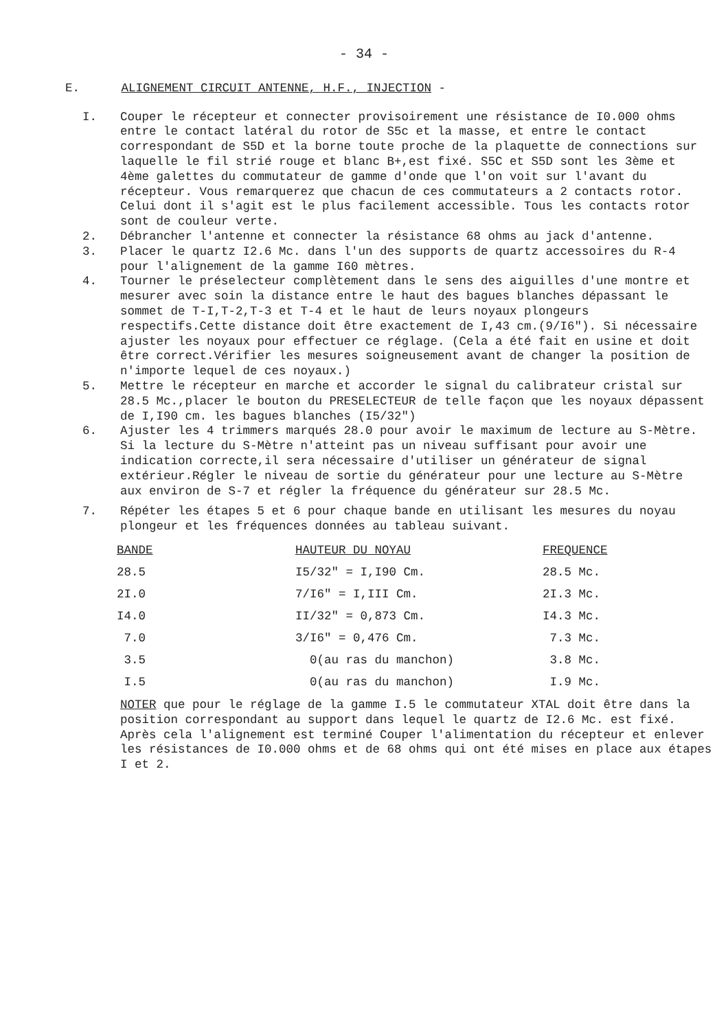- 34 -
E. ALIGNEMENT CIRCUIT ANTENNE, H.F., INJECTION -
I. Couper le récepteur et connecter provisoirement une résistance de I0.000 ohms entre le contact latéral du rotor de S5c et la masse, et entre le contact correspondant de S5D et la borne toute proche de la plaquette de connections sur laquelle le fil strié rouge et blanc B+,est fixé. S5C et S5D sont les 3ème et 4ème galettes du commutateur de gamme d'onde que l'on voit sur l'avant du récepteur. Vous remarquerez que chacun de ces commutateurs a 2 contacts rotor. Celui dont il s'agit est le plus facilement accessible. Tous les contacts rotor sont de couleur verte.
2. Débrancher l'antenne et connecter la résistance 68 ohms au jack d'antenne.
3. Placer le quartz I2.6 Mc. dans l'un des supports de quartz accessoires du R-4 pour l'alignement de la gamme I60 mètres.
4. Tourner le préselecteur complètement dans le sens des aiguilles d'une montre et mesurer avec soin la distance entre le haut des bagues blanches dépassant le sommet de T-I,T-2,T-3 et T-4 et le haut de leurs noyaux plongeurs respectifs.Cette distance doit être exactement de I,43 cm.(9/I6"). Si nécessaire ajuster les noyaux pour effectuer ce réglage. (Cela a été fait en usine et doit être correct.Vérifier les mesures soigneusement avant de changer la position de n'importe lequel de ces noyaux.)
5. Mettre le récepteur en marche et accorder le signal du calibrateur cristal sur 28.5 Mc.,placer le bouton du PRESELECTEUR de telle façon que les noyaux dépassent de I,I90 cm. les bagues blanches (I5/32")
6. Ajuster les 4 trimmers marqués 28.0 pour avoir le maximum de lecture au S-Mètre. Si la lecture du S-Mètre n'atteint pas un niveau suffisant pour avoir une indication correcte,il sera nécessaire d'utiliser un générateur de signal extérieur.Régler le niveau de sortie du générateur pour une lecture au S-Mètre aux environ de S-7 et régler la fréquence du générateur sur 28.5 Mc.
7. Répéter les étapes 5 et 6 pour chaque bande en utilisant les mesures du noyau plongeur et les fréquences données au tableau suivant.
| BANDE | HAUTEUR DU NOYAU | FREQUENCE |
| --- | --- | --- |
| 28.5 | I5/32" = I,I90 Cm. | 28.5 Mc. |
| 2I.0 | 7/I6" = I,III Cm. | 2I.3 Mc. |
| I4.0 | II/32" = 0,873 Cm. | I4.3 Mc. |
| 7.0 | 3/I6" = 0,476 Cm. | 7.3 Mc. |
| 3.5 | 0(au ras du manchon) | 3.8 Mc. |
| I.5 | 0(au ras du manchon) | I.9 Mc. |
NOTER que pour le réglage de la gamme I.5 le commutateur XTAL doit être dans la position correspondant au support dans lequel le quartz de I2.6 Mc. est fixé. Après cela l'alignement est terminé Couper l'alimentation du récepteur et enlever les résistances de I0.000 ohms et de 68 ohms qui ont été mises en place aux étapes I et 2.